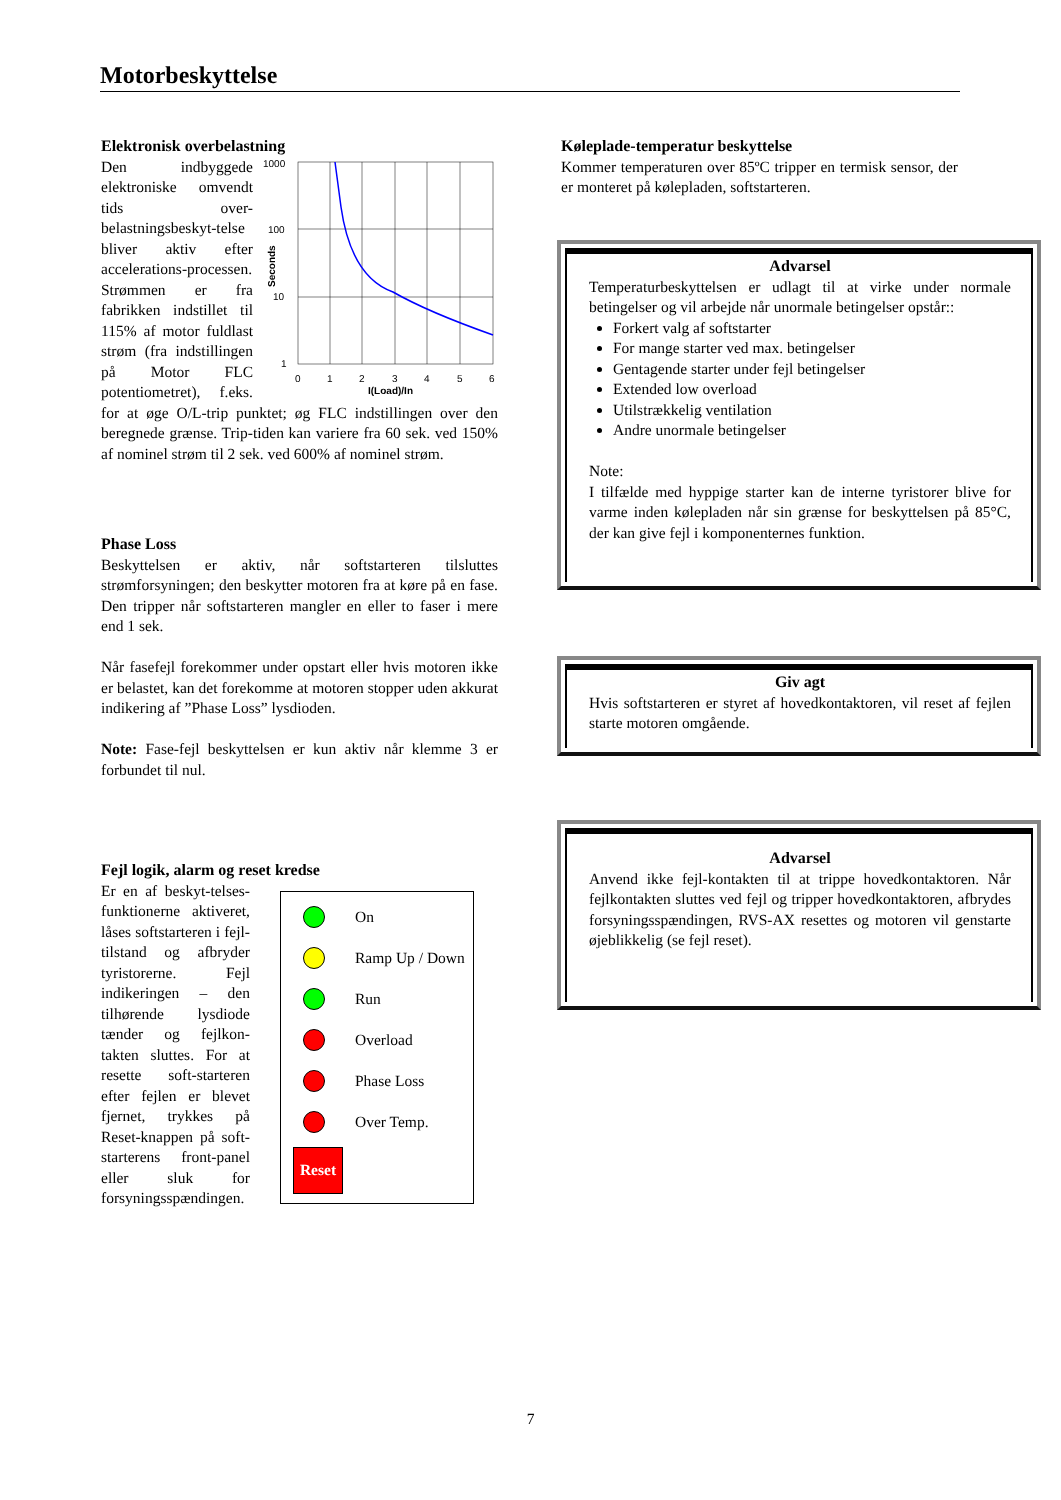Motorbeskyttelse
Elektronisk overbelastning
1000
100
10
1
0
1
2
3
4
5
6
I(Load)/In
Seconds
Den indbyggede elektroniske omvendt tids over-belastningsbeskyt-telse bliver aktiv efter accelerations-processen. Strømmen er fra fabrikken indstillet til 115% af motor fuldlast strøm (fra indstillingen på Motor FLC potentiometret), f.eks. for at øge O/L-trip punktet; øg FLC indstillingen over den beregnede grænse. Trip-tiden kan variere fra 60 sek. ved 150% af nominel strøm til 2 sek. ved 600% af nominel strøm.
Phase Loss
Beskyttelsen er aktiv, når softstarteren tilsluttes strømforsyningen; den beskytter motoren fra at køre på en fase. Den tripper når softstarteren mangler en eller to faser i mere end 1 sek.
Når fasefejl forekommer under opstart eller hvis motoren ikke er belastet, kan det forekomme at motoren stopper uden akkurat indikering af ”Phase Loss” lysdioden.
Note: Fase-fejl beskyttelsen er kun aktiv når klemme 3 er forbundet til nul.
Fejl logik, alarm og reset kredse
On
Ramp Up / Down
Run
Overload
Phase Loss
Over Temp.
Reset
Er en af beskyt-telses-funktionerne aktiveret, låses softstarteren i fejl-tilstand og afbryder tyristorerne. Fejl indikeringen – den tilhørende lysdiode tænder og fejlkon-takten sluttes. For at resette soft-starteren efter fejlen er blevet fjernet, trykkes på Reset-knappen på soft-starterens front-panel eller sluk for forsyningsspændingen.
Køleplade-temperatur beskyttelse
Kommer temperaturen over 85ºC tripper en termisk sensor, der er monteret på kølepladen, softstarteren.
Advarsel
Temperaturbeskyttelsen er udlagt til at virke under normale betingelser og vil arbejde når unormale betingelser opstår::
Forkert valg af softstarter
For mange starter ved max. betingelser
Gentagende starter under fejl betingelser
Extended low overload
Utilstrækkelig ventilation
Andre unormale betingelser
Note:
I tilfælde med hyppige starter kan de interne tyristorer blive for varme inden kølepladen når sin grænse for beskyttelsen på 85°C, der kan give fejl i komponenternes funktion.
Giv agt
Hvis softstarteren er styret af hovedkontaktoren, vil reset af fejlen starte motoren omgående.
Advarsel
Anvend ikke fejl-kontakten til at trippe hovedkontaktoren. Når fejlkontakten sluttes ved fejl og tripper hovedkontaktoren, afbrydes forsyningsspændingen, RVS-AX resettes og motoren vil genstarte øjeblikkelig (se fejl reset).
7